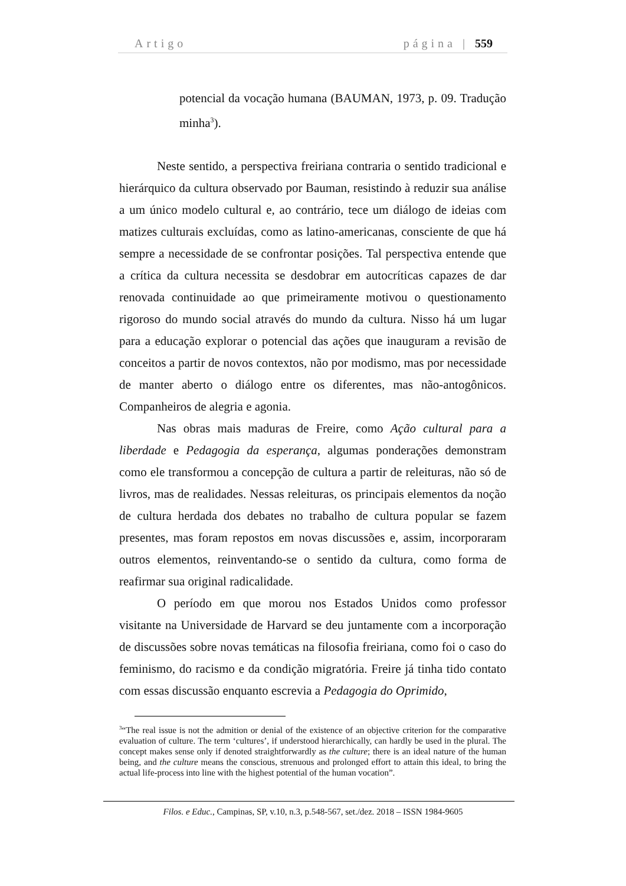Artigo página | 559
potencial da vocação humana (BAUMAN, 1973, p. 09. Tradução minha<sup>3</sup>).
Neste sentido, a perspectiva freiriana contraria o sentido tradicional e hierárquico da cultura observado por Bauman, resistindo à reduzir sua análise a um único modelo cultural e, ao contrário, tece um diálogo de ideias com matizes culturais excluídas, como as latino-americanas, consciente de que há sempre a necessidade de se confrontar posições. Tal perspectiva entende que a crítica da cultura necessita se desdobrar em autocríticas capazes de dar renovada continuidade ao que primeiramente motivou o questionamento rigoroso do mundo social através do mundo da cultura. Nisso há um lugar para a educação explorar o potencial das ações que inauguram a revisão de conceitos a partir de novos contextos, não por modismo, mas por necessidade de manter aberto o diálogo entre os diferentes, mas não-antogônicos. Companheiros de alegria e agonia.
Nas obras mais maduras de Freire, como Ação cultural para a liberdade e Pedagogia da esperança, algumas ponderações demonstram como ele transformou a concepção de cultura a partir de releituras, não só de livros, mas de realidades. Nessas releituras, os principais elementos da noção de cultura herdada dos debates no trabalho de cultura popular se fazem presentes, mas foram repostos em novas discussões e, assim, incorporaram outros elementos, reinventando-se o sentido da cultura, como forma de reafirmar sua original radicalidade.
O período em que morou nos Estados Unidos como professor visitante na Universidade de Harvard se deu juntamente com a incorporação de discussões sobre novas temáticas na filosofia freiriana, como foi o caso do feminismo, do racismo e da condição migratória. Freire já tinha tido contato com essas discussão enquanto escrevia a Pedagogia do Oprimido,
<sup>3</sup> “The real issue is not the admition or denial of the existence of an objective criterion for the comparative evaluation of culture. The term ‘cultures’, if understood hierarchically, can hardly be used in the plural. The concept makes sense only if denoted straightforwardly as the culture; there is an ideal nature of the human being, and the culture means the conscious, strenuous and prolonged effort to attain this ideal, to bring the actual life-process into line with the highest potential of the human vocation”.
Filos. e Educ., Campinas, SP, v.10, n.3, p.548-567, set./dez. 2018 – ISSN 1984-9605